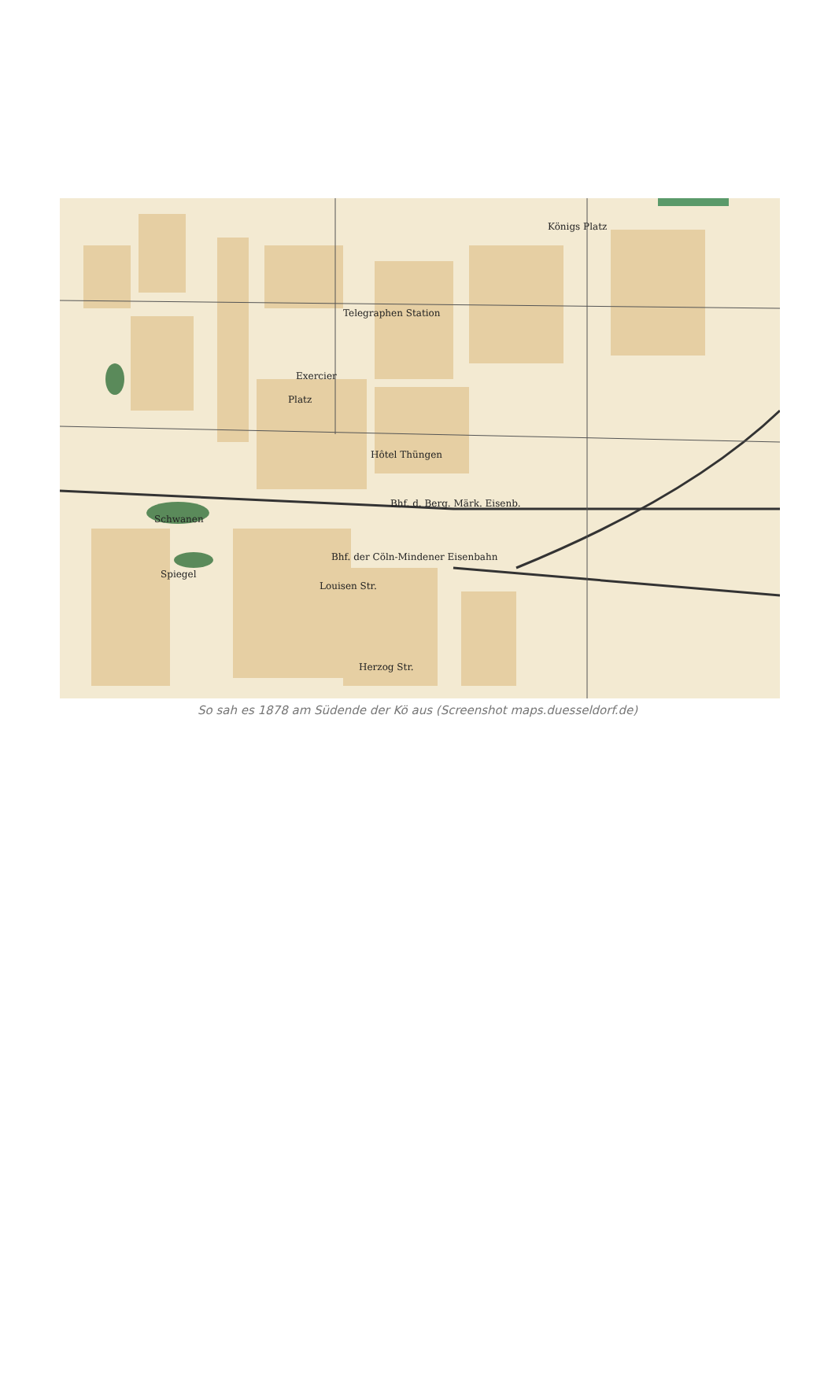Telegraphen Station
Platz
Hôtel Thüngen
Bhf. d. Berg. Märk. Eisenb.
Schwanen
Spiegel
Bhf. der Cöln-Mindener Eisenbahn
Louisen Str.
Herzog Str.
Königs Platz
Exercier
So sah es 1878 am Südende der Kö aus (Screenshot maps.duesseldorf.de)